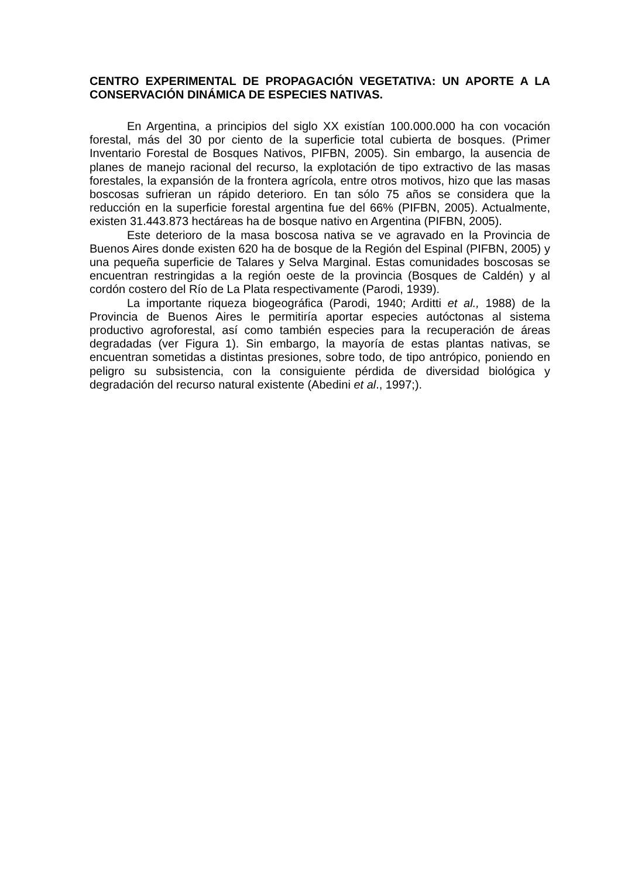CENTRO EXPERIMENTAL DE PROPAGACIÓN VEGETATIVA: UN APORTE A LA CONSERVACIÓN DINÁMICA DE ESPECIES NATIVAS.
En Argentina, a principios del siglo XX existían 100.000.000 ha con vocación forestal, más del 30 por ciento de la superficie total cubierta de bosques. (Primer Inventario Forestal de Bosques Nativos, PIFBN, 2005). Sin embargo, la ausencia de planes de manejo racional del recurso, la explotación de tipo extractivo de las masas forestales, la expansión de la frontera agrícola, entre otros motivos, hizo que las masas boscosas sufrieran un rápido deterioro. En tan sólo 75 años se considera que la reducción en la superficie forestal argentina fue del 66% (PIFBN, 2005). Actualmente, existen 31.443.873 hectáreas ha de bosque nativo en Argentina (PIFBN, 2005).
Este deterioro de la masa boscosa nativa se ve agravado en la Provincia de Buenos Aires donde existen 620 ha de bosque de la Región del Espinal (PIFBN, 2005) y una pequeña superficie de Talares y Selva Marginal. Estas comunidades boscosas se encuentran restringidas a la región oeste de la provincia (Bosques de Caldén) y al cordón costero del Río de La Plata respectivamente (Parodi, 1939).
La importante riqueza biogeográfica (Parodi, 1940; Arditti et al., 1988) de la Provincia de Buenos Aires le permitiría aportar especies autóctonas al sistema productivo agroforestal, así como también especies para la recuperación de áreas degradadas (ver Figura 1). Sin embargo, la mayoría de estas plantas nativas, se encuentran sometidas a distintas presiones, sobre todo, de tipo antrópico, poniendo en peligro su subsistencia, con la consiguiente pérdida de diversidad biológica y degradación del recurso natural existente (Abedini et al., 1997;).